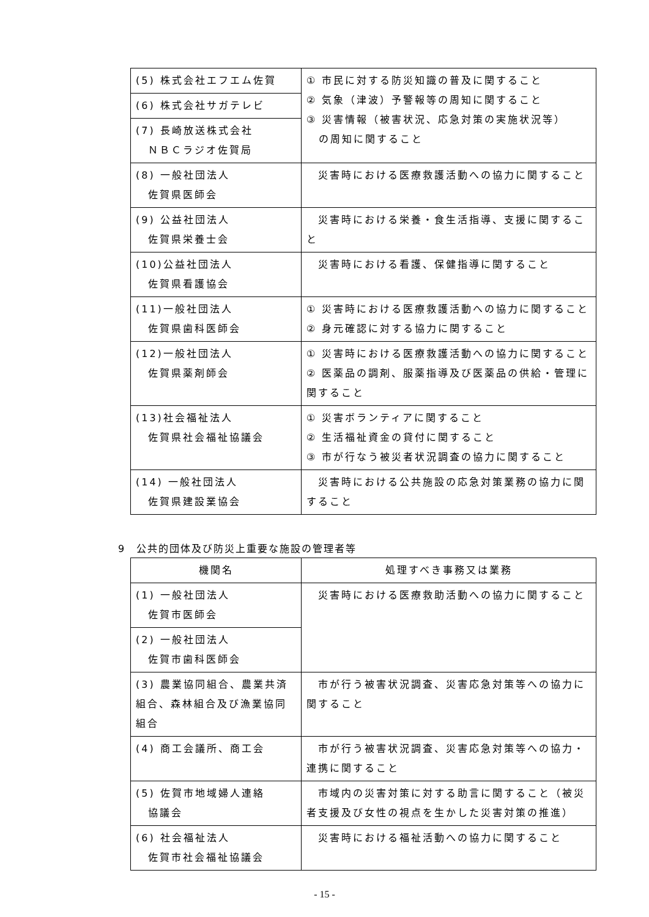| (5) 株式会社エフエム佐賀 | ① 市民に対する防災知識の普及に関すること ② 気象（津波）予警報等の周知に関すること ③ 災害情報（被害状況、応急対策の実施状況等） の周知に関すること |
| (6) 株式会社サガテレビ | |
| (7) 長崎放送株式会社 ＮＢＣラジオ佐賀局 | |
| (8) 一般社団法人 佐賀県医師会 | 災害時における医療救護活動への協力に関すること |
| (9) 公益社団法人 佐賀県栄養士会 | 災害時における栄養・食生活指導、支援に関すること |
| (10)公益社団法人 佐賀県看護協会 | 災害時における看護、保健指導に関すること |
| (11)一般社団法人 佐賀県歯科医師会 | ① 災害時における医療救護活動への協力に関すること ② 身元確認に対する協力に関すること |
| (12)一般社団法人 佐賀県薬剤師会 | ① 災害時における医療救護活動への協力に関すること ② 医薬品の調剤、服薬指導及び医薬品の供給・管理に関すること |
| (13)社会福祉法人 佐賀県社会福祉協議会 | ① 災害ボランティアに関すること ② 生活福祉資金の貸付に関すること ③ 市が行なう被災者状況調査の協力に関すること |
| (14) 一般社団法人 佐賀県建設業協会 | 災害時における公共施設の応急対策業務の協力に関すること |
9　公共的団体及び防災上重要な施設の管理者等
| 機関名 | 処理すべき事務又は業務 |
| --- | --- |
| (1) 一般社団法人 佐賀市医師会 | 災害時における医療救助活動への協力に関すること |
| (2) 一般社団法人 佐賀市歯科医師会 | |
| (3) 農業協同組合、農業共済組合、森林組合及び漁業協同組合 | 市が行う被害状況調査、災害応急対策等への協力に関すること |
| (4) 商工会議所、商工会 | 市が行う被害状況調査、災害応急対策等への協力・連携に関すること |
| (5) 佐賀市地域婦人連絡 協議会 | 市域内の災害対策に対する助言に関すること（被災者支援及び女性の視点を生かした災害対策の推進） |
| (6) 社会福祉法人 佐賀市社会福祉協議会 | 災害時における福祉活動への協力に関すること |
- 15 -